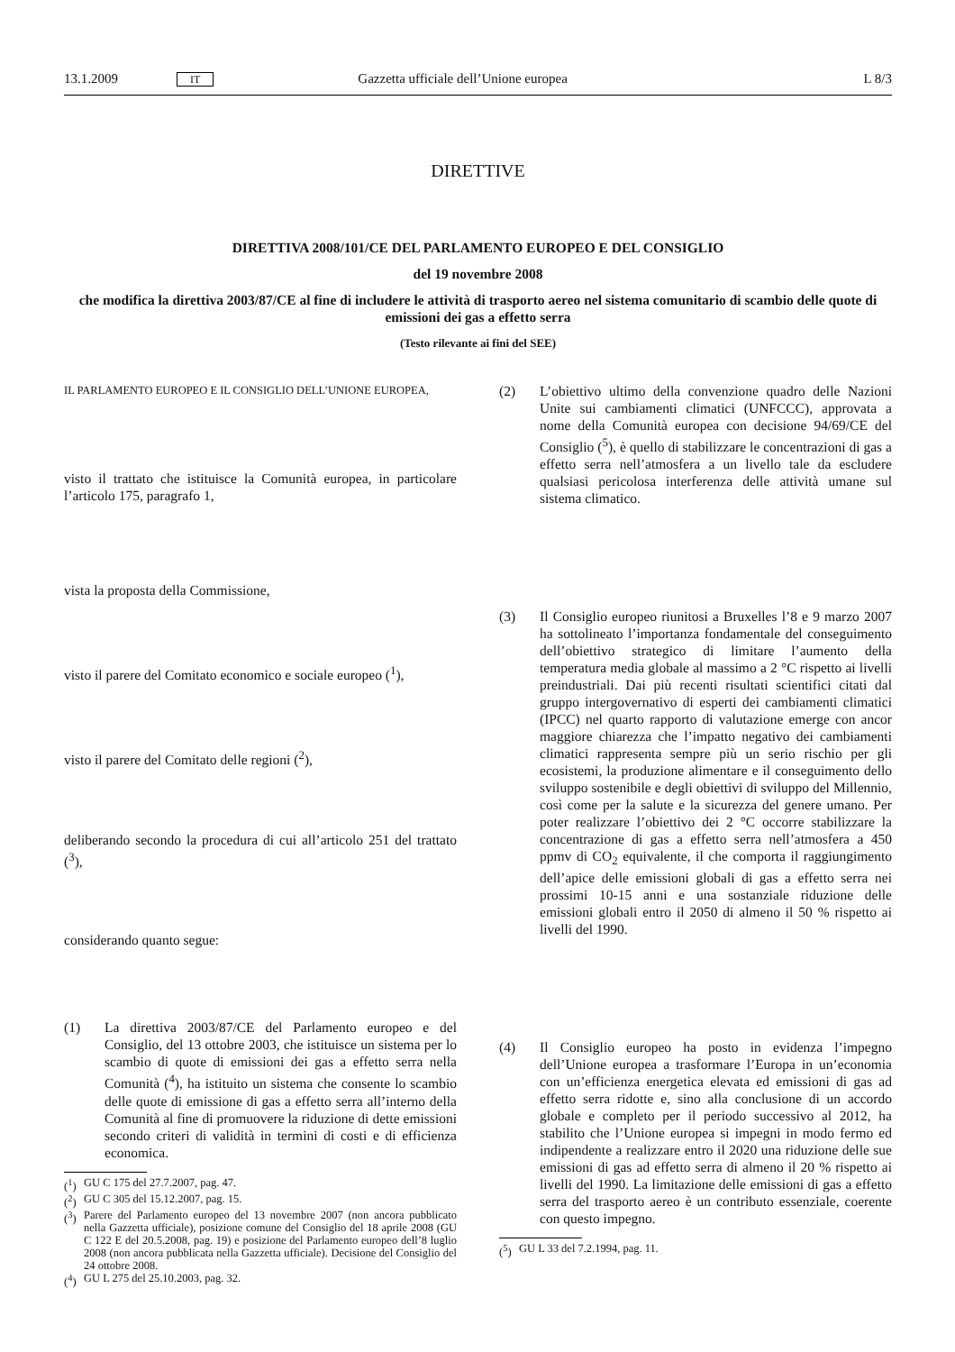13.1.2009 IT Gazzetta ufficiale dell’Unione europea L 8/3
DIRETTIVE
DIRETTIVA 2008/101/CE DEL PARLAMENTO EUROPEO E DEL CONSIGLIO
del 19 novembre 2008
che modifica la direttiva 2003/87/CE al fine di includere le attività di trasporto aereo nel sistema comunitario di scambio delle quote di emissioni dei gas a effetto serra
(Testo rilevante ai fini del SEE)
IL PARLAMENTO EUROPEO E IL CONSIGLIO DELL’UNIONE EUROPEA,
visto il trattato che istituisce la Comunità europea, in particolare l’articolo 175, paragrafo 1,
vista la proposta della Commissione,
visto il parere del Comitato economico e sociale europeo (<sup>1</sup>),
visto il parere del Comitato delle regioni (<sup>2</sup>),
deliberando secondo la procedura di cui all’articolo 251 del trattato (<sup>3</sup>),
considerando quanto segue:
(1) La direttiva 2003/87/CE del Parlamento europeo e del Consiglio, del 13 ottobre 2003, che istituisce un sistema per lo scambio di quote di emissioni dei gas a effetto serra nella Comunità (<sup>4</sup>), ha istituito un sistema che consente lo scambio delle quote di emissione di gas a effetto serra all’interno della Comunità al fine di promuovere la riduzione di dette emissioni secondo criteri di validità in termini di costi e di efficienza economica.
(<sup>1</sup>) GU C 175 del 27.7.2007, pag. 47.
(<sup>2</sup>) GU C 305 del 15.12.2007, pag. 15.
(<sup>3</sup>) Parere del Parlamento europeo del 13 novembre 2007 (non ancora pubblicato nella Gazzetta ufficiale), posizione comune del Consiglio del 18 aprile 2008 (GU C 122 E del 20.5.2008, pag. 19) e posizione del Parlamento europeo dell’8 luglio 2008 (non ancora pubblicata nella Gazzetta ufficiale). Decisione del Consiglio del 24 ottobre 2008.
(<sup>4</sup>) GU L 275 del 25.10.2003, pag. 32.
(2) L’obiettivo ultimo della convenzione quadro delle Nazioni Unite sui cambiamenti climatici (UNFCCC), approvata a nome della Comunità europea con decisione 94/69/CE del Consiglio (<sup>5</sup>), è quello di stabilizzare le concentrazioni di gas a effetto serra nell’atmosfera a un livello tale da escludere qualsiasi pericolosa interferenza delle attività umane sul sistema climatico.
(3) Il Consiglio europeo riunitosi a Bruxelles l’8 e 9 marzo 2007 ha sottolineato l’importanza fondamentale del conseguimento dell’obiettivo strategico di limitare l’aumento della temperatura media globale al massimo a 2 °C rispetto ai livelli preindustriali. Dai più recenti risultati scientifici citati dal gruppo intergovernativo di esperti dei cambiamenti climatici (IPCC) nel quarto rapporto di valutazione emerge con ancor maggiore chiarezza che l’impatto negativo dei cambiamenti climatici rappresenta sempre più un serio rischio per gli ecosistemi, la produzione alimentare e il conseguimento dello sviluppo sostenibile e degli obiettivi di sviluppo del Millennio, così come per la salute e la sicurezza del genere umano. Per poter realizzare l’obiettivo dei 2 °C occorre stabilizzare la concentrazione di gas a effetto serra nell’atmosfera a 450 ppmv di CO<sub>2</sub> equivalente, il che comporta il raggiungimento dell’apice delle emissioni globali di gas a effetto serra nei prossimi 10-15 anni e una sostanziale riduzione delle emissioni globali entro il 2050 di almeno il 50 % rispetto ai livelli del 1990.
(4) Il Consiglio europeo ha posto in evidenza l’impegno dell’Unione europea a trasformare l’Europa in un’economia con un’efficienza energetica elevata ed emissioni di gas ad effetto serra ridotte e, sino alla conclusione di un accordo globale e completo per il periodo successivo al 2012, ha stabilito che l’Unione europea si impegni in modo fermo ed indipendente a realizzare entro il 2020 una riduzione delle sue emissioni di gas ad effetto serra di almeno il 20 % rispetto ai livelli del 1990. La limitazione delle emissioni di gas a effetto serra del trasporto aereo è un contributo essenziale, coerente con questo impegno.
(<sup>5</sup>) GU L 33 del 7.2.1994, pag. 11.